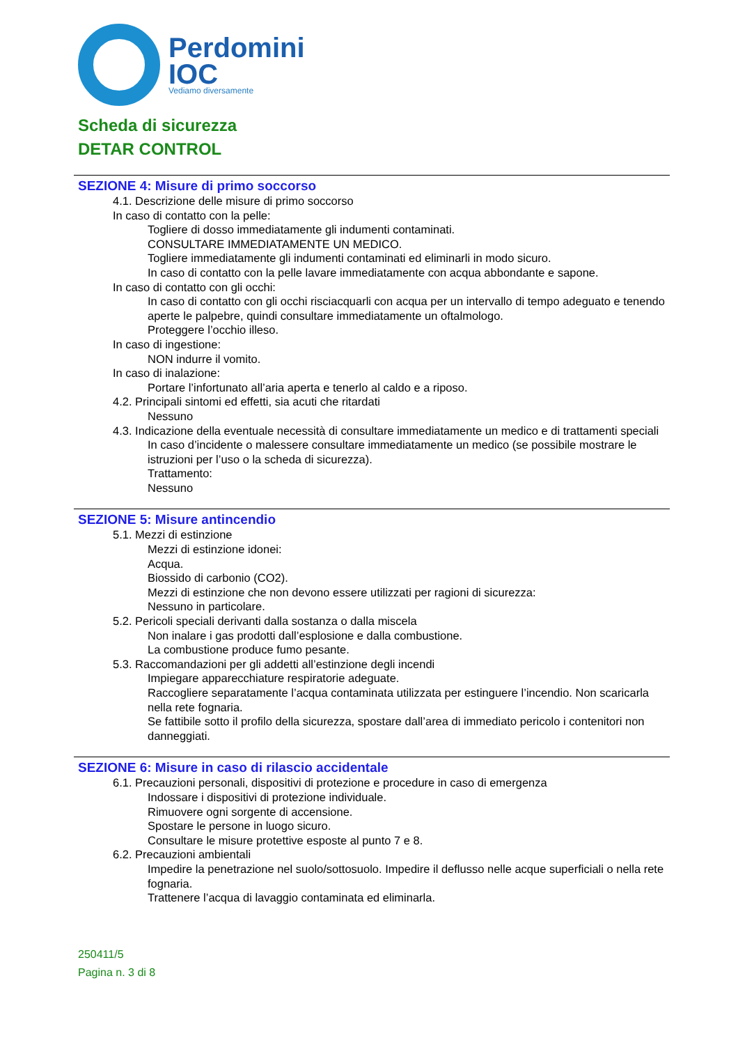Perdomini
IOC
Vediamo diversamente
Scheda di sicurezza
DETAR CONTROL
SEZIONE 4: Misure di primo soccorso
4.1. Descrizione delle misure di primo soccorso
In caso di contatto con la pelle:
Togliere di dosso immediatamente gli indumenti contaminati.
CONSULTARE IMMEDIATAMENTE UN MEDICO.
Togliere immediatamente gli indumenti contaminati ed eliminarli in modo sicuro.
In caso di contatto con la pelle lavare immediatamente con acqua abbondante e sapone.
In caso di contatto con gli occhi:
In caso di contatto con gli occhi risciacquarli con acqua per un intervallo di tempo adeguato e tenendo aperte le palpebre, quindi consultare immediatamente un oftalmologo.
Proteggere l’occhio illeso.
In caso di ingestione:
NON indurre il vomito.
In caso di inalazione:
Portare l’infortunato all’aria aperta e tenerlo al caldo e a riposo.
4.2. Principali sintomi ed effetti, sia acuti che ritardati
Nessuno
4.3. Indicazione della eventuale necessità di consultare immediatamente un medico e di trattamenti speciali
In caso d’incidente o malessere consultare immediatamente un medico (se possibile mostrare le istruzioni per l’uso o la scheda di sicurezza).
Trattamento:
Nessuno
SEZIONE 5: Misure antincendio
5.1. Mezzi di estinzione
Mezzi di estinzione idonei:
Acqua.
Biossido di carbonio (CO2).
Mezzi di estinzione che non devono essere utilizzati per ragioni di sicurezza:
Nessuno in particolare.
5.2. Pericoli speciali derivanti dalla sostanza o dalla miscela
Non inalare i gas prodotti dall’esplosione e dalla combustione.
La combustione produce fumo pesante.
5.3. Raccomandazioni per gli addetti all’estinzione degli incendi
Impiegare apparecchiature respiratorie adeguate.
Raccogliere separatamente l’acqua contaminata utilizzata per estinguere l’incendio. Non scaricarla nella rete fognaria.
Se fattibile sotto il profilo della sicurezza, spostare dall’area di immediato pericolo i contenitori non danneggiati.
SEZIONE 6: Misure in caso di rilascio accidentale
6.1. Precauzioni personali, dispositivi di protezione e procedure in caso di emergenza
Indossare i dispositivi di protezione individuale.
Rimuovere ogni sorgente di accensione.
Spostare le persone in luogo sicuro.
Consultare le misure protettive esposte al punto 7 e 8.
6.2. Precauzioni ambientali
Impedire la penetrazione nel suolo/sottosuolo. Impedire il deflusso nelle acque superficiali o nella rete fognaria.
Trattenere l’acqua di lavaggio contaminata ed eliminarla.
250411/5
Pagina n. 3 di 8